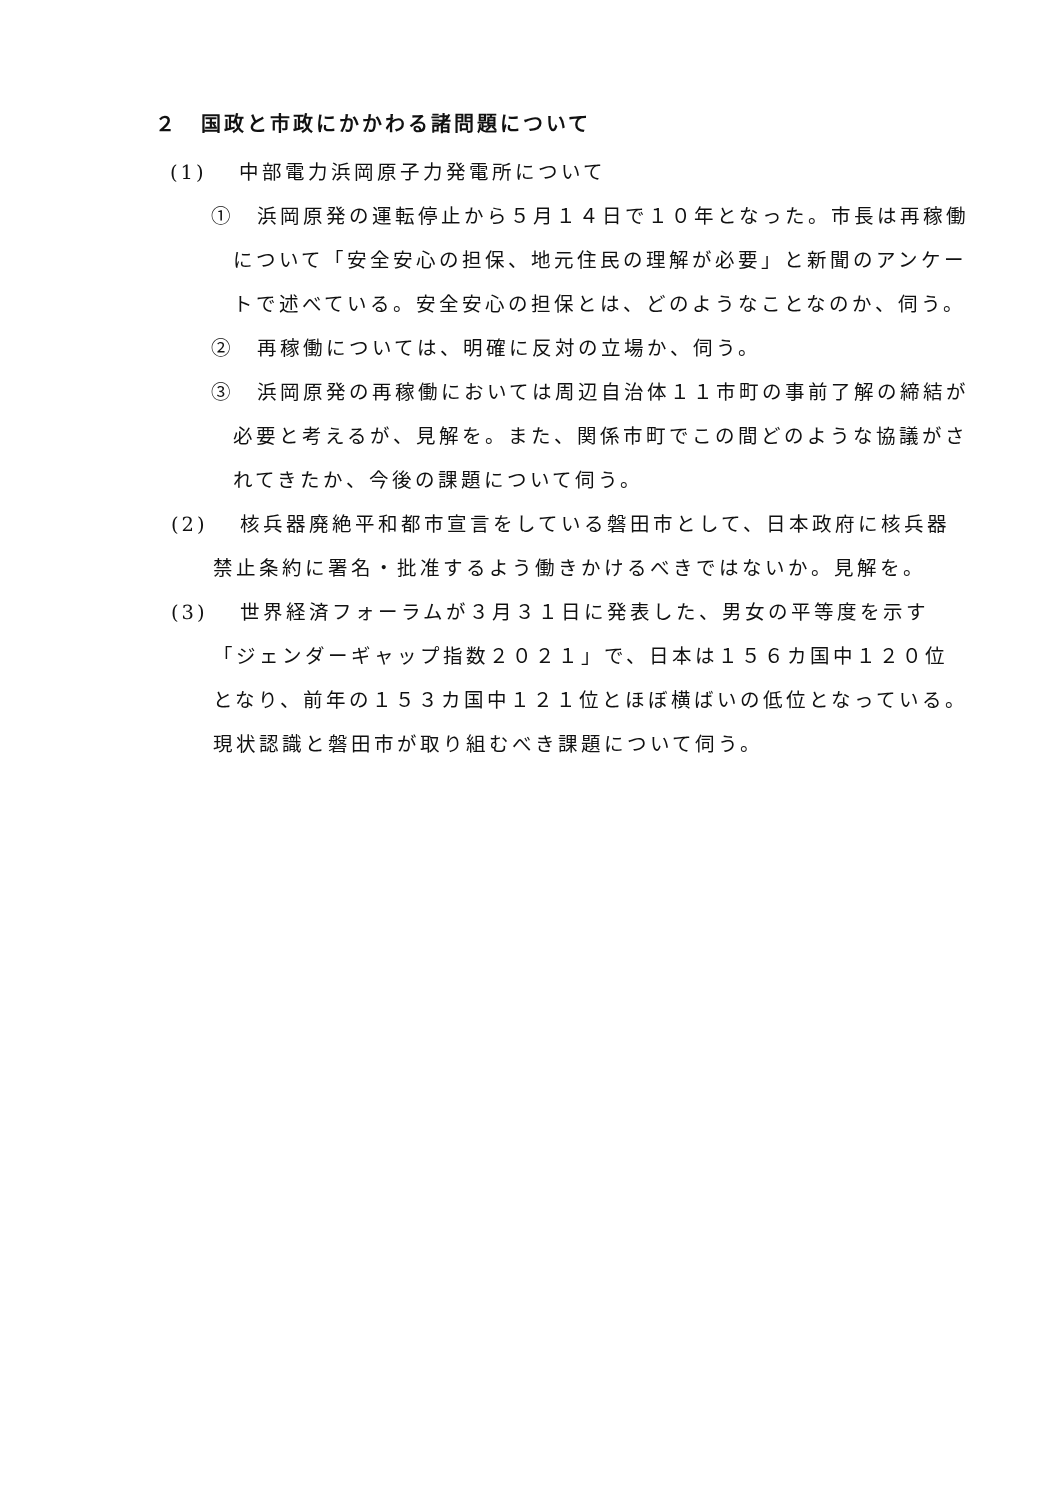２　国政と市政にかかわる諸問題について
(1)　 中部電力浜岡原子力発電所について
①　浜岡原発の運転停止から５月１４日で１０年となった。市長は再稼働について「安全安心の担保、地元住民の理解が必要」と新聞のアンケートで述べている。安全安心の担保とは、どのようなことなのか、伺う。
②　再稼働については、明確に反対の立場か、伺う。
③　浜岡原発の再稼働においては周辺自治体１１市町の事前了解の締結が必要と考えるが、見解を。また、関係市町でこの間どのような協議がされてきたか、今後の課題について伺う。
(2)　 核兵器廃絶平和都市宣言をしている磐田市として、日本政府に核兵器禁止条約に署名・批准するよう働きかけるべきではないか。見解を。
(3)　 世界経済フォーラムが３月３１日に発表した、男女の平等度を示す「ジェンダーギャップ指数２０２１」で、日本は１５６カ国中１２０位となり、前年の１５３カ国中１２１位とほぼ横ばいの低位となっている。現状認識と磐田市が取り組むべき課題について伺う。